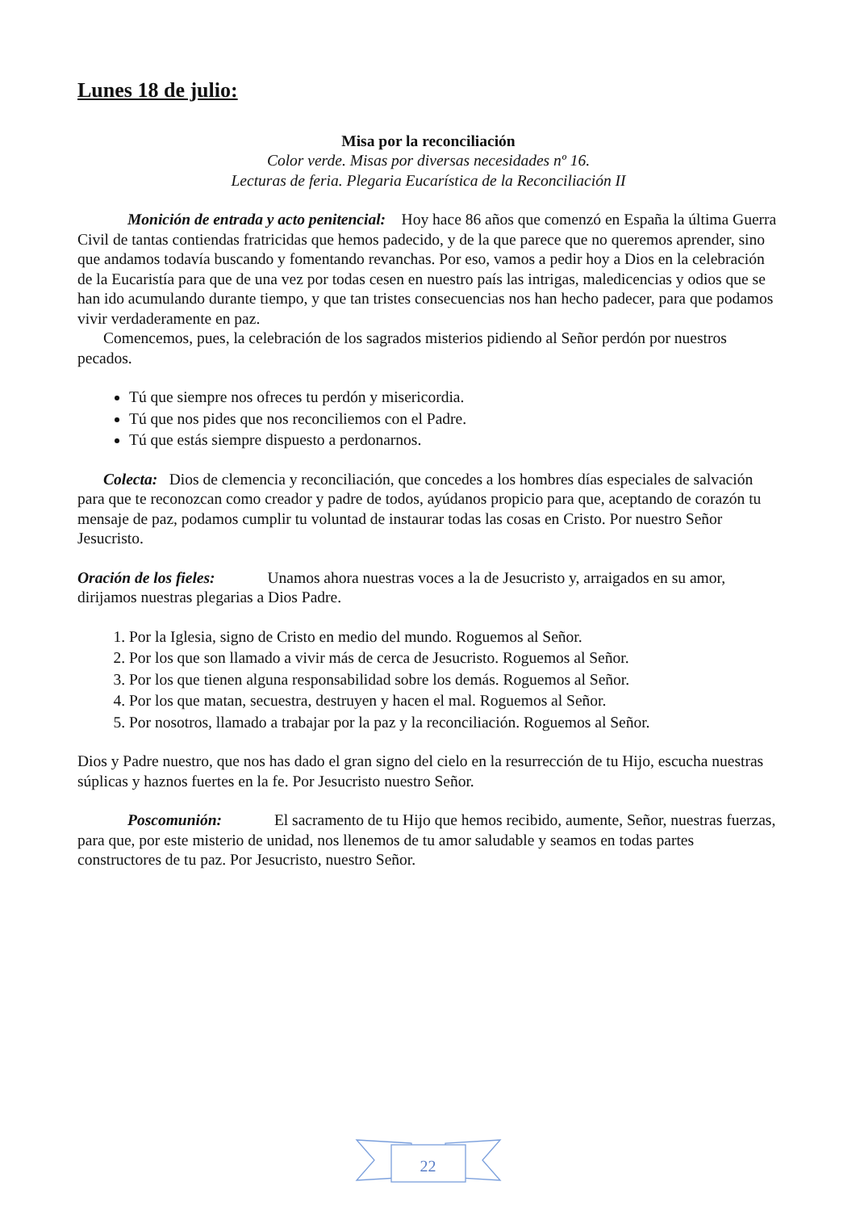Lunes 18 de julio:
Misa por la reconciliación
Color verde. Misas por diversas necesidades nº 16.
Lecturas de feria. Plegaria Eucarística de la Reconciliación II
Monición de entrada y acto penitencial: Hoy hace 86 años que comenzó en España la última Guerra Civil de tantas contiendas fratricidas que hemos padecido, y de la que parece que no queremos aprender, sino que andamos todavía buscando y fomentando revanchas. Por eso, vamos a pedir hoy a Dios en la celebración de la Eucaristía para que de una vez por todas cesen en nuestro país las intrigas, maledicencias y odios que se han ido acumulando durante tiempo, y que tan tristes consecuencias nos han hecho padecer, para que podamos vivir verdaderamente en paz.
Comencemos, pues, la celebración de los sagrados misterios pidiendo al Señor perdón por nuestros pecados.
Tú que siempre nos ofreces tu perdón y misericordia.
Tú que nos pides que nos reconciliemos con el Padre.
Tú que estás siempre dispuesto a perdonarnos.
Colecta: Dios de clemencia y reconciliación, que concedes a los hombres días especiales de salvación para que te reconozcan como creador y padre de todos, ayúdanos propicio para que, aceptando de corazón tu mensaje de paz, podamos cumplir tu voluntad de instaurar todas las cosas en Cristo. Por nuestro Señor Jesucristo.
Oración de los fieles: Unamos ahora nuestras voces a la de Jesucristo y, arraigados en su amor, dirijamos nuestras plegarias a Dios Padre.
1. Por la Iglesia, signo de Cristo en medio del mundo. Roguemos al Señor.
2. Por los que son llamado a vivir más de cerca de Jesucristo. Roguemos al Señor.
3. Por los que tienen alguna responsabilidad sobre los demás. Roguemos al Señor.
4. Por los que matan, secuestra, destruyen y hacen el mal. Roguemos al Señor.
5. Por nosotros, llamado a trabajar por la paz y la reconciliación. Roguemos al Señor.
Dios y Padre nuestro, que nos has dado el gran signo del cielo en la resurrección de tu Hijo, escucha nuestras súplicas y haznos fuertes en la fe. Por Jesucristo nuestro Señor.
Poscomunión: El sacramento de tu Hijo que hemos recibido, aumente, Señor, nuestras fuerzas, para que, por este misterio de unidad, nos llenemos de tu amor saludable y seamos en todas partes constructores de tu paz. Por Jesucristo, nuestro Señor.
22